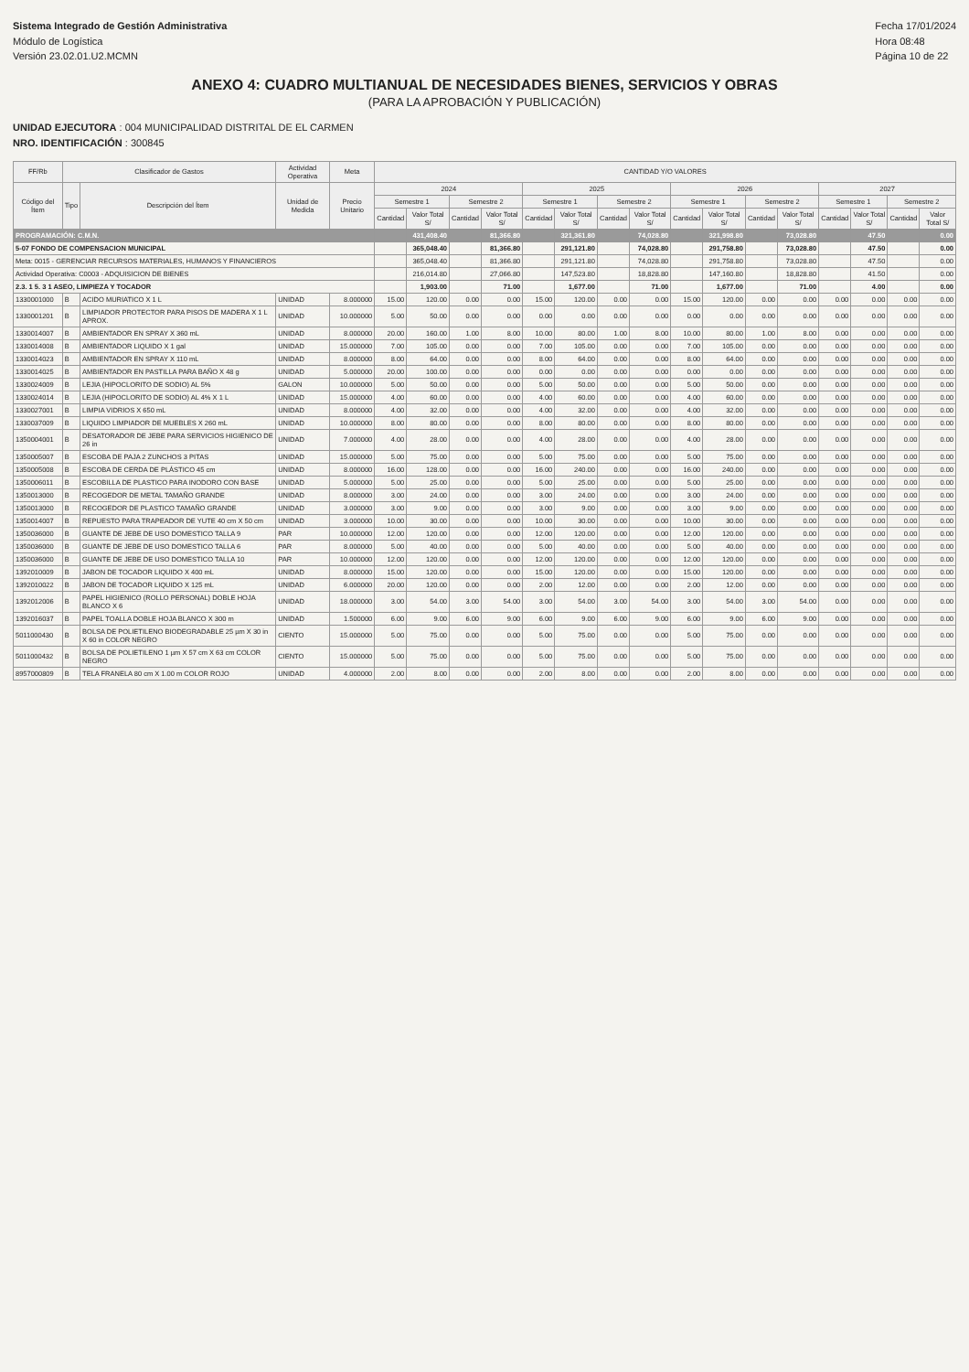Sistema Integrado de Gestión Administrativa
Módulo de Logística
Versión 23.02.01.U2.MCMN
Fecha 17/01/2024
Hora 08:48
Página 10 de 22
ANEXO 4: CUADRO MULTIANUAL DE NECESIDADES BIENES, SERVICIOS Y OBRAS
(PARA LA APROBACIÓN Y PUBLICACIÓN)
UNIDAD EJECUTORA : 004 MUNICIPALIDAD DISTRITAL DE EL CARMEN
NRO. IDENTIFICACIÓN : 300845
| FF/Rb | Clasificador de Gastos | | Actividad Operativa | Meta | CANTIDAD Y/O VALORES | | | | | | | | | | | | | | | |
| --- | --- | --- | --- | --- | --- | --- | --- | --- | --- | --- | --- | --- | --- | --- | --- | --- | --- | --- | --- | --- |
| Código del Ítem | Tipo | Descripción del Ítem | Unidad de Medida | Precio Unitario | 2024 | | | | 2025 | | | | 2026 | | | | 2027 | | | |
| | | | | | Semestre 1 | | Semestre 2 | | Semestre 1 | | Semestre 2 | | Semestre 1 | | Semestre 2 | | Semestre 1 | | Semestre 2 | |
| | | | | | Cantidad | Valor Total S/ | Cantidad | Valor Total S/ | Cantidad | Valor Total S/ | Cantidad | Valor Total S/ | Cantidad | Valor Total S/ | Cantidad | Valor Total S/ | Cantidad | Valor Total S/ | Cantidad | Valor Total S/ |
| PROGRAMACIÓN: C.M.N. | | | | | | 431,408.40 | | 81,366.80 | | 321,361.80 | | 74,028.80 | | 321,998.80 | | 73,028.80 | | 47.50 | | 0.00 |
| 5-07 FONDO DE COMPENSACION MUNICIPAL | | | | | | 365,048.40 | | 81,366.80 | | 291,121.80 | | 74,028.80 | | 291,758.80 | | 73,028.80 | | 47.50 | | 0.00 |
| Meta: 0015 - GERENCIAR RECURSOS MATERIALES, HUMANOS Y FINANCIEROS | | | | | | 365,048.40 | | 81,366.80 | | 291,121.80 | | 74,028.80 | | 291,758.80 | | 73,028.80 | | 47.50 | | 0.00 |
| Actividad Operativa: C0003 - ADQUISICION DE BIENES | | | | | | 216,014.80 | | 27,066.80 | | 147,523.80 | | 18,828.80 | | 147,160.80 | | 18,828.80 | | 41.50 | | 0.00 |
| 2.3. 1 5. 3 1 ASEO, LIMPIEZA Y TOCADOR | | | | | | 1,903.00 | | 71.00 | | 1,677.00 | | 71.00 | | 1,677.00 | | 71.00 | | 4.00 | | 0.00 |
| 1330001000 | B | ACIDO MURIATICO X 1 L | UNIDAD | 8.000000 | 15.00 | 120.00 | 0.00 | 0.00 | 15.00 | 120.00 | 0.00 | 0.00 | 15.00 | 120.00 | 0.00 | 0.00 | 0.00 | 0.00 | 0.00 | 0.00 |
| 1330001201 | B | LIMPIADOR PROTECTOR PARA PISOS DE MADERA X 1 L APROX. | UNIDAD | 10.000000 | 5.00 | 50.00 | 0.00 | 0.00 | 0.00 | 0.00 | 0.00 | 0.00 | 0.00 | 0.00 | 0.00 | 0.00 | 0.00 | 0.00 | 0.00 | 0.00 |
| 1330014007 | B | AMBIENTADOR EN SPRAY X 360 mL | UNIDAD | 8.000000 | 20.00 | 160.00 | 1.00 | 8.00 | 10.00 | 80.00 | 1.00 | 8.00 | 10.00 | 80.00 | 1.00 | 8.00 | 0.00 | 0.00 | 0.00 | 0.00 |
| 1330014008 | B | AMBIENTADOR LIQUIDO X 1 gal | UNIDAD | 15.000000 | 7.00 | 105.00 | 0.00 | 0.00 | 7.00 | 105.00 | 0.00 | 0.00 | 7.00 | 105.00 | 0.00 | 0.00 | 0.00 | 0.00 | 0.00 | 0.00 |
| 1330014023 | B | AMBIENTADOR EN SPRAY X 110 mL | UNIDAD | 8.000000 | 8.00 | 64.00 | 0.00 | 0.00 | 8.00 | 64.00 | 0.00 | 0.00 | 8.00 | 64.00 | 0.00 | 0.00 | 0.00 | 0.00 | 0.00 | 0.00 |
| 1330014025 | B | AMBIENTADOR EN PASTILLA PARA BAÑO X 48 g | UNIDAD | 5.000000 | 20.00 | 100.00 | 0.00 | 0.00 | 0.00 | 0.00 | 0.00 | 0.00 | 0.00 | 0.00 | 0.00 | 0.00 | 0.00 | 0.00 | 0.00 | 0.00 |
| 1330024009 | B | LEJIA (HIPOCLORITO DE SODIO) AL 5% | GALON | 10.000000 | 5.00 | 50.00 | 0.00 | 0.00 | 5.00 | 50.00 | 0.00 | 0.00 | 5.00 | 50.00 | 0.00 | 0.00 | 0.00 | 0.00 | 0.00 | 0.00 |
| 1330024014 | B | LEJIA (HIPOCLORITO DE SODIO) AL 4% X 1 L | UNIDAD | 15.000000 | 4.00 | 60.00 | 0.00 | 0.00 | 4.00 | 60.00 | 0.00 | 0.00 | 4.00 | 60.00 | 0.00 | 0.00 | 0.00 | 0.00 | 0.00 | 0.00 |
| 1330027001 | B | LIMPIA VIDRIOS X 650 mL | UNIDAD | 8.000000 | 4.00 | 32.00 | 0.00 | 0.00 | 4.00 | 32.00 | 0.00 | 0.00 | 4.00 | 32.00 | 0.00 | 0.00 | 0.00 | 0.00 | 0.00 | 0.00 |
| 1330037009 | B | LIQUIDO LIMPIADOR DE MUEBLES X 260 mL | UNIDAD | 10.000000 | 8.00 | 80.00 | 0.00 | 0.00 | 8.00 | 80.00 | 0.00 | 0.00 | 8.00 | 80.00 | 0.00 | 0.00 | 0.00 | 0.00 | 0.00 | 0.00 |
| 1350004001 | B | DESATORADOR DE JEBE PARA SERVICIOS HIGIENICO DE 26 in | UNIDAD | 7.000000 | 4.00 | 28.00 | 0.00 | 0.00 | 4.00 | 28.00 | 0.00 | 0.00 | 4.00 | 28.00 | 0.00 | 0.00 | 0.00 | 0.00 | 0.00 | 0.00 |
| 1350005007 | B | ESCOBA DE PAJA 2 ZUNCHOS 3 PITAS | UNIDAD | 15.000000 | 5.00 | 75.00 | 0.00 | 0.00 | 5.00 | 75.00 | 0.00 | 0.00 | 5.00 | 75.00 | 0.00 | 0.00 | 0.00 | 0.00 | 0.00 | 0.00 |
| 1350005008 | B | ESCOBA DE CERDA DE PLÁSTICO 45 cm | UNIDAD | 8.000000 | 16.00 | 128.00 | 0.00 | 0.00 | 16.00 | 240.00 | 0.00 | 0.00 | 16.00 | 240.00 | 0.00 | 0.00 | 0.00 | 0.00 | 0.00 | 0.00 |
| 1350006011 | B | ESCOBILLA DE PLASTICO PARA INODORO CON BASE | UNIDAD | 5.000000 | 5.00 | 25.00 | 0.00 | 0.00 | 5.00 | 25.00 | 0.00 | 0.00 | 5.00 | 25.00 | 0.00 | 0.00 | 0.00 | 0.00 | 0.00 | 0.00 |
| 1350013000 | B | RECOGEDOR DE METAL TAMAÑO GRANDE | UNIDAD | 8.000000 | 3.00 | 24.00 | 0.00 | 0.00 | 3.00 | 24.00 | 0.00 | 0.00 | 3.00 | 24.00 | 0.00 | 0.00 | 0.00 | 0.00 | 0.00 | 0.00 |
| 1350013000 | B | RECOGEDOR DE PLASTICO TAMAÑO GRANDE | UNIDAD | 3.000000 | 3.00 | 9.00 | 0.00 | 0.00 | 3.00 | 9.00 | 0.00 | 0.00 | 3.00 | 9.00 | 0.00 | 0.00 | 0.00 | 0.00 | 0.00 | 0.00 |
| 1350014007 | B | REPUESTO PARA TRAPEADOR DE YUTE 40 cm X 50 cm | UNIDAD | 3.000000 | 10.00 | 30.00 | 0.00 | 0.00 | 10.00 | 30.00 | 0.00 | 0.00 | 10.00 | 30.00 | 0.00 | 0.00 | 0.00 | 0.00 | 0.00 | 0.00 |
| 1350036000 | B | GUANTE DE JEBE DE USO DOMESTICO TALLA 9 | PAR | 10.000000 | 12.00 | 120.00 | 0.00 | 0.00 | 12.00 | 120.00 | 0.00 | 0.00 | 12.00 | 120.00 | 0.00 | 0.00 | 0.00 | 0.00 | 0.00 | 0.00 |
| 1350036000 | B | GUANTE DE JEBE DE USO DOMESTICO TALLA 6 | PAR | 8.000000 | 5.00 | 40.00 | 0.00 | 0.00 | 5.00 | 40.00 | 0.00 | 0.00 | 5.00 | 40.00 | 0.00 | 0.00 | 0.00 | 0.00 | 0.00 | 0.00 |
| 1350036000 | B | GUANTE DE JEBE DE USO DOMESTICO TALLA 10 | PAR | 10.000000 | 12.00 | 120.00 | 0.00 | 0.00 | 12.00 | 120.00 | 0.00 | 0.00 | 12.00 | 120.00 | 0.00 | 0.00 | 0.00 | 0.00 | 0.00 | 0.00 |
| 1392010009 | B | JABON DE TOCADOR LIQUIDO X 400 mL | UNIDAD | 8.000000 | 15.00 | 120.00 | 0.00 | 0.00 | 15.00 | 120.00 | 0.00 | 0.00 | 15.00 | 120.00 | 0.00 | 0.00 | 0.00 | 0.00 | 0.00 | 0.00 |
| 1392010022 | B | JABON DE TOCADOR LIQUIDO X 125 mL | UNIDAD | 6.000000 | 20.00 | 120.00 | 0.00 | 0.00 | 2.00 | 12.00 | 0.00 | 0.00 | 2.00 | 12.00 | 0.00 | 0.00 | 0.00 | 0.00 | 0.00 | 0.00 |
| 1392012006 | B | PAPEL HIGIENICO (ROLLO PERSONAL) DOBLE HOJA BLANCO X 6 | UNIDAD | 18.000000 | 3.00 | 54.00 | 3.00 | 54.00 | 3.00 | 54.00 | 3.00 | 54.00 | 3.00 | 54.00 | 3.00 | 54.00 | 0.00 | 0.00 | 0.00 | 0.00 |
| 1392016037 | B | PAPEL TOALLA DOBLE HOJA BLANCO X 300 m | UNIDAD | 1.500000 | 6.00 | 9.00 | 6.00 | 9.00 | 6.00 | 9.00 | 6.00 | 9.00 | 6.00 | 9.00 | 6.00 | 9.00 | 0.00 | 0.00 | 0.00 | 0.00 |
| 5011000430 | B | BOLSA DE POLIETILENO BIODEGRADABLE 25 µm X 30 in X 60 in COLOR NEGRO | CIENTO | 15.000000 | 5.00 | 75.00 | 0.00 | 0.00 | 5.00 | 75.00 | 0.00 | 0.00 | 5.00 | 75.00 | 0.00 | 0.00 | 0.00 | 0.00 | 0.00 | 0.00 |
| 5011000432 | B | BOLSA DE POLIETILENO 1 µm X 57 cm X 63 cm COLOR NEGRO | CIENTO | 15.000000 | 5.00 | 75.00 | 0.00 | 0.00 | 5.00 | 75.00 | 0.00 | 0.00 | 5.00 | 75.00 | 0.00 | 0.00 | 0.00 | 0.00 | 0.00 | 0.00 |
| 8957000809 | B | TELA FRANELA 80 cm X 1.00 m COLOR ROJO | UNIDAD | 4.000000 | 2.00 | 8.00 | 0.00 | 0.00 | 2.00 | 8.00 | 0.00 | 0.00 | 2.00 | 8.00 | 0.00 | 0.00 | 0.00 | 0.00 | 0.00 | 0.00 |